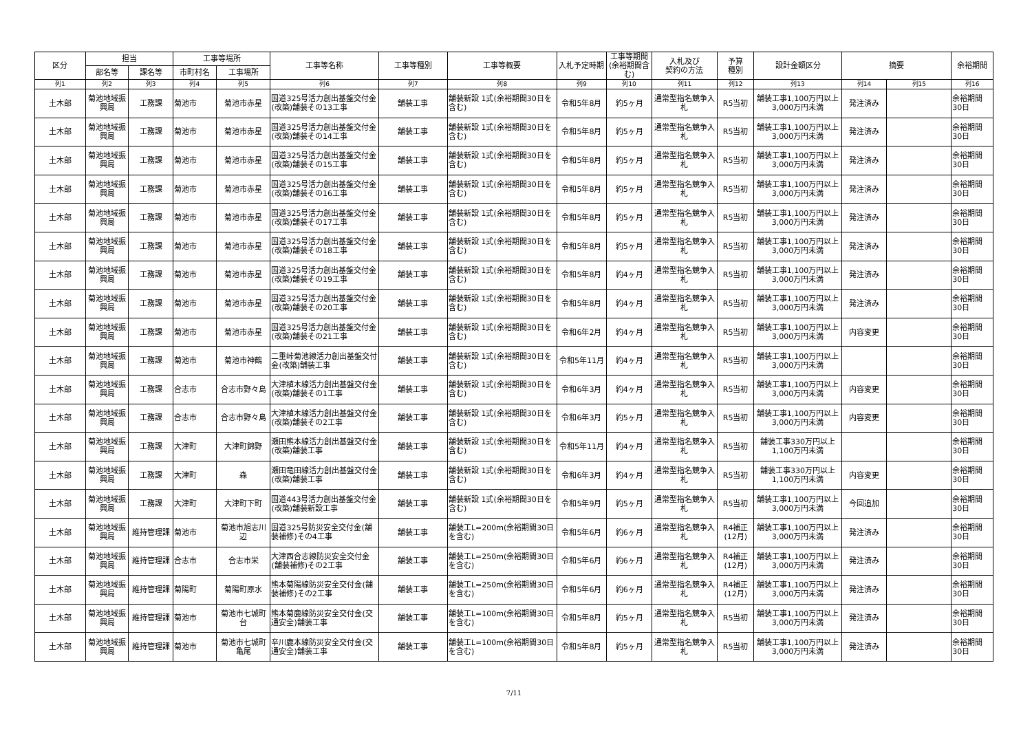| 区分 | 担当 | | 工事等場所 | | 工事等名称 | 工事等種別 | 工事等概要 | 入札予定時期 | 工事等期間 (余裕期間含む) | 入札及び 契約の方法 | 予算 種別 | 設計金額区分 | 摘要 | | 余裕期間 |
| --- | --- | --- | --- | --- | --- | --- | --- | --- | --- | --- | --- | --- | --- | --- | --- |
| | 部名等 | 課名等 | 市町村名 | 工事場所 | | | | | | | | | | | |
| 列1 | 列2 | 列3 | 列4 | 列5 | 列6 | 列7 | 列8 | 列9 | 列10 | 列11 | 列12 | 列13 | 列14 | 列15 | 列16 |
| 土木部 | 菊池地域振興局 | 工務課 | 菊池市 | 菊池市赤星 | 国道325号活力創出基盤交付金(改築)舗装その13工事 | 舗装工事 | 舗装新設 1式(余裕期間30日を含む) | 令和5年8月 | 約5ヶ月 | 通常型指名競争入札 | R5当初 | 舗装工事1,100万円以上3,000万円未満 | 発注済み | | 余裕期間30日 |
| 土木部 | 菊池地域振興局 | 工務課 | 菊池市 | 菊池市赤星 | 国道325号活力創出基盤交付金(改築)舗装その14工事 | 舗装工事 | 舗装新設 1式(余裕期間30日を含む) | 令和5年8月 | 約5ヶ月 | 通常型指名競争入札 | R5当初 | 舗装工事1,100万円以上3,000万円未満 | 発注済み | | 余裕期間30日 |
| 土木部 | 菊池地域振興局 | 工務課 | 菊池市 | 菊池市赤星 | 国道325号活力創出基盤交付金(改築)舗装その15工事 | 舗装工事 | 舗装新設 1式(余裕期間30日を含む) | 令和5年8月 | 約5ヶ月 | 通常型指名競争入札 | R5当初 | 舗装工事1,100万円以上3,000万円未満 | 発注済み | | 余裕期間30日 |
| 土木部 | 菊池地域振興局 | 工務課 | 菊池市 | 菊池市赤星 | 国道325号活力創出基盤交付金(改築)舗装その16工事 | 舗装工事 | 舗装新設 1式(余裕期間30日を含む) | 令和5年8月 | 約5ヶ月 | 通常型指名競争入札 | R5当初 | 舗装工事1,100万円以上3,000万円未満 | 発注済み | | 余裕期間30日 |
| 土木部 | 菊池地域振興局 | 工務課 | 菊池市 | 菊池市赤星 | 国道325号活力創出基盤交付金(改築)舗装その17工事 | 舗装工事 | 舗装新設 1式(余裕期間30日を含む) | 令和5年8月 | 約5ヶ月 | 通常型指名競争入札 | R5当初 | 舗装工事1,100万円以上3,000万円未満 | 発注済み | | 余裕期間30日 |
| 土木部 | 菊池地域振興局 | 工務課 | 菊池市 | 菊池市赤星 | 国道325号活力創出基盤交付金(改築)舗装その18工事 | 舗装工事 | 舗装新設 1式(余裕期間30日を含む) | 令和5年8月 | 約5ヶ月 | 通常型指名競争入札 | R5当初 | 舗装工事1,100万円以上3,000万円未満 | 発注済み | | 余裕期間30日 |
| 土木部 | 菊池地域振興局 | 工務課 | 菊池市 | 菊池市赤星 | 国道325号活力創出基盤交付金(改築)舗装その19工事 | 舗装工事 | 舗装新設 1式(余裕期間30日を含む) | 令和5年8月 | 約4ヶ月 | 通常型指名競争入札 | R5当初 | 舗装工事1,100万円以上3,000万円未満 | 発注済み | | 余裕期間30日 |
| 土木部 | 菊池地域振興局 | 工務課 | 菊池市 | 菊池市赤星 | 国道325号活力創出基盤交付金(改築)舗装その20工事 | 舗装工事 | 舗装新設 1式(余裕期間30日を含む) | 令和5年8月 | 約4ヶ月 | 通常型指名競争入札 | R5当初 | 舗装工事1,100万円以上3,000万円未満 | 発注済み | | 余裕期間30日 |
| 土木部 | 菊池地域振興局 | 工務課 | 菊池市 | 菊池市赤星 | 国道325号活力創出基盤交付金(改築)舗装その21工事 | 舗装工事 | 舗装新設 1式(余裕期間30日を含む) | 令和6年2月 | 約4ヶ月 | 通常型指名競争入札 | R5当初 | 舗装工事1,100万円以上3,000万円未満 | 内容変更 | | 余裕期間30日 |
| 土木部 | 菊池地域振興局 | 工務課 | 菊池市 | 菊池市神鶴 | 二重峠菊池線活力創出基盤交付金(改築)舗装工事 | 舗装工事 | 舗装新設 1式(余裕期間30日を含む) | 令和5年11月 | 約4ヶ月 | 通常型指名競争入札 | R5当初 | 舗装工事1,100万円以上3,000万円未満 | | | 余裕期間30日 |
| 土木部 | 菊池地域振興局 | 工務課 | 合志市 | 合志市野々島 | 大津植木線活力創出基盤交付金(改築)舗装その1工事 | 舗装工事 | 舗装新設 1式(余裕期間30日を含む) | 令和6年3月 | 約4ヶ月 | 通常型指名競争入札 | R5当初 | 舗装工事1,100万円以上3,000万円未満 | 内容変更 | | 余裕期間30日 |
| 土木部 | 菊池地域振興局 | 工務課 | 合志市 | 合志市野々島 | 大津植木線活力創出基盤交付金(改築)舗装その2工事 | 舗装工事 | 舗装新設 1式(余裕期間30日を含む) | 令和6年3月 | 約5ヶ月 | 通常型指名競争入札 | R5当初 | 舗装工事1,100万円以上3,000万円未満 | 内容変更 | | 余裕期間30日 |
| 土木部 | 菊池地域振興局 | 工務課 | 大津町 | 大津町錦野 | 瀬田熊本線活力創出基盤交付金(改築)舗装工事 | 舗装工事 | 舗装新設 1式(余裕期間30日を含む) | 令和5年11月 | 約4ヶ月 | 通常型指名競争入札 | R5当初 | 舗装工事330万円以上1,100万円未満 | | | 余裕期間30日 |
| 土木部 | 菊池地域振興局 | 工務課 | 大津町 | 森 | 瀬田竜田線活力創出基盤交付金(改築)舗装工事 | 舗装工事 | 舗装新設 1式(余裕期間30日を含む) | 令和6年3月 | 約4ヶ月 | 通常型指名競争入札 | R5当初 | 舗装工事330万円以上1,100万円未満 | 内容変更 | | 余裕期間30日 |
| 土木部 | 菊池地域振興局 | 工務課 | 大津町 | 大津町下町 | 国道443号活力創出基盤交付金(改築)舗装新設工事 | 舗装工事 | 舗装新設 1式(余裕期間30日を含む) | 令和5年9月 | 約5ヶ月 | 通常型指名競争入札 | R5当初 | 舗装工事1,100万円以上3,000万円未満 | 今回追加 | | 余裕期間30日 |
| 土木部 | 菊池地域振興局 | 維持管理課 | 菊池市 | 菊池市旭志川辺 | 国道325号防災安全交付金(舗装補修)その4工事 | 舗装工事 | 舗装工L=200m(余裕期間30日を含む) | 令和5年6月 | 約6ヶ月 | 通常型指名競争入札 | R4補正(12月) | 舗装工事1,100万円以上3,000万円未満 | 発注済み | | 余裕期間30日 |
| 土木部 | 菊池地域振興局 | 維持管理課 | 合志市 | 合志市栄 | 大津西合志線防災安全交付金(舗装補修)その2工事 | 舗装工事 | 舗装工L=250m(余裕期間30日を含む) | 令和5年6月 | 約6ヶ月 | 通常型指名競争入札 | R4補正(12月) | 舗装工事1,100万円以上3,000万円未満 | 発注済み | | 余裕期間30日 |
| 土木部 | 菊池地域振興局 | 維持管理課 | 菊陽町 | 菊陽町原水 | 熊本菊陽線防災安全交付金(舗装補修)その2工事 | 舗装工事 | 舗装工L=250m(余裕期間30日を含む) | 令和5年6月 | 約6ヶ月 | 通常型指名競争入札 | R4補正(12月) | 舗装工事1,100万円以上3,000万円未満 | 発注済み | | 余裕期間30日 |
| 土木部 | 菊池地域振興局 | 維持管理課 | 菊池市 | 菊池市七城町台 | 熊本菊鹿線防災安全交付金(交通安全)舗装工事 | 舗装工事 | 舗装工L=100m(余裕期間30日を含む) | 令和5年8月 | 約5ヶ月 | 通常型指名競争入札 | R5当初 | 舗装工事1,100万円以上3,000万円未満 | 発注済み | | 余裕期間30日 |
| 土木部 | 菊池地域振興局 | 維持管理課 | 菊池市 | 菊池市七城町亀尾 | 辛川鹿本線防災安全交付金(交通安全)舗装工事 | 舗装工事 | 舗装工L=100m(余裕期間30日を含む) | 令和5年8月 | 約5ヶ月 | 通常型指名競争入札 | R5当初 | 舗装工事1,100万円以上3,000万円未満 | 発注済み | | 余裕期間30日 |
7/11